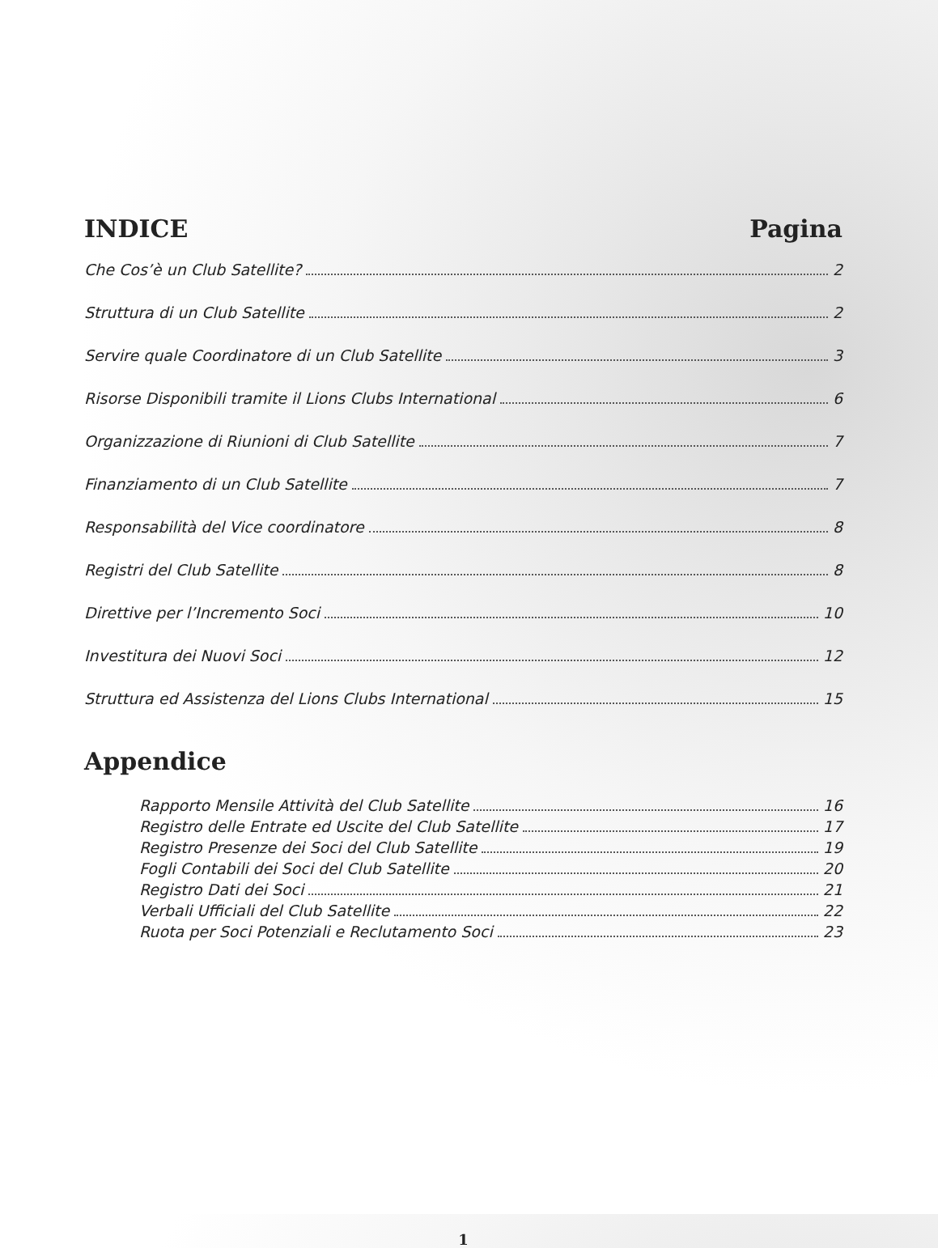INDICE Pagina
Che Cos’è un Club Satellite? 2
Struttura di un Club Satellite 2
Servire quale Coordinatore di un Club Satellite 3
Risorse Disponibili tramite il Lions Clubs International 6
Organizzazione di Riunioni di Club Satellite 7
Finanziamento di un Club Satellite 7
Responsabilità del Vice coordinatore 8
Registri del Club Satellite 8
Direttive per l’Incremento Soci 10
Investitura dei Nuovi Soci 12
Struttura ed Assistenza del Lions Clubs International 15
Appendice
Rapporto Mensile Attività del Club Satellite 16
Registro delle Entrate ed Uscite del Club Satellite 17
Registro Presenze dei Soci del Club Satellite 19
Fogli Contabili dei Soci del Club Satellite 20
Registro Dati dei Soci 21
Verbali Ufficiali del Club Satellite 22
Ruota per Soci Potenziali e Reclutamento Soci 23
1